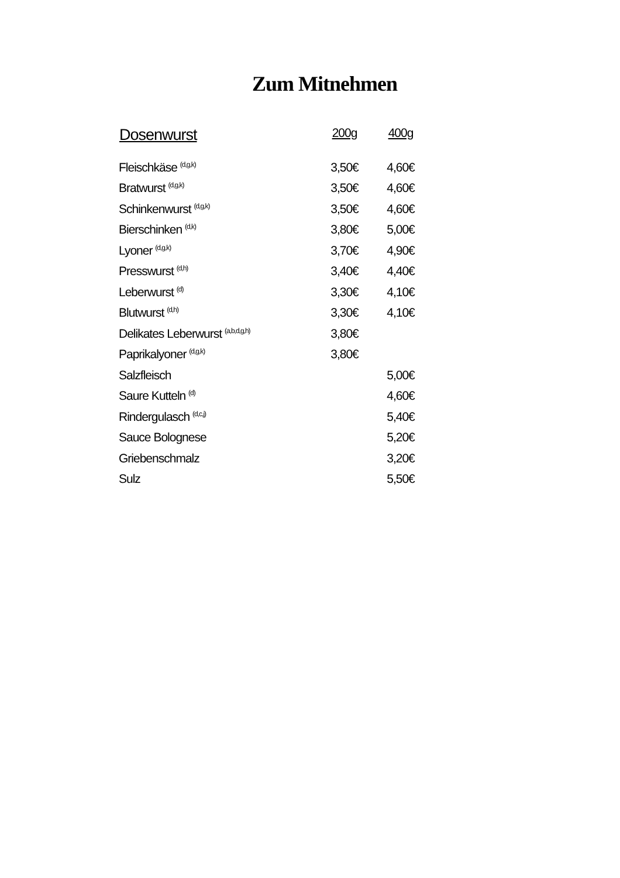Zum Mitnehmen
| Dosenwurst | 200g | 400g |
| --- | --- | --- |
| Fleischkäse <sup>(d,g,k)</sup> | 3,50€ | 4,60€ |
| Bratwurst <sup>(d,g,k)</sup> | 3,50€ | 4,60€ |
| Schinkenwurst <sup>(d,g,k)</sup> | 3,50€ | 4,60€ |
| Bierschinken <sup>(d,k)</sup> | 3,80€ | 5,00€ |
| Lyoner <sup>(d,g,k)</sup> | 3,70€ | 4,90€ |
| Presswurst <sup>(d,h)</sup> | 3,40€ | 4,40€ |
| Leberwurst <sup>(d)</sup> | 3,30€ | 4,10€ |
| Blutwurst <sup>(d,h)</sup> | 3,30€ | 4,10€ |
| Delikates Leberwurst <sup>(a,b,d,g,h)</sup> | 3,80€ | |
| Paprikalyoner <sup>(d,g,k)</sup> | 3,80€ | |
| Salzfleisch | | 5,00€ |
| Saure Kutteln <sup>(d)</sup> | | 4,60€ |
| Rindergulasch <sup>(d,c,j)</sup> | | 5,40€ |
| Sauce Bolognese | | 5,20€ |
| Griebenschmalz | | 3,20€ |
| Sulz | | 5,50€ |